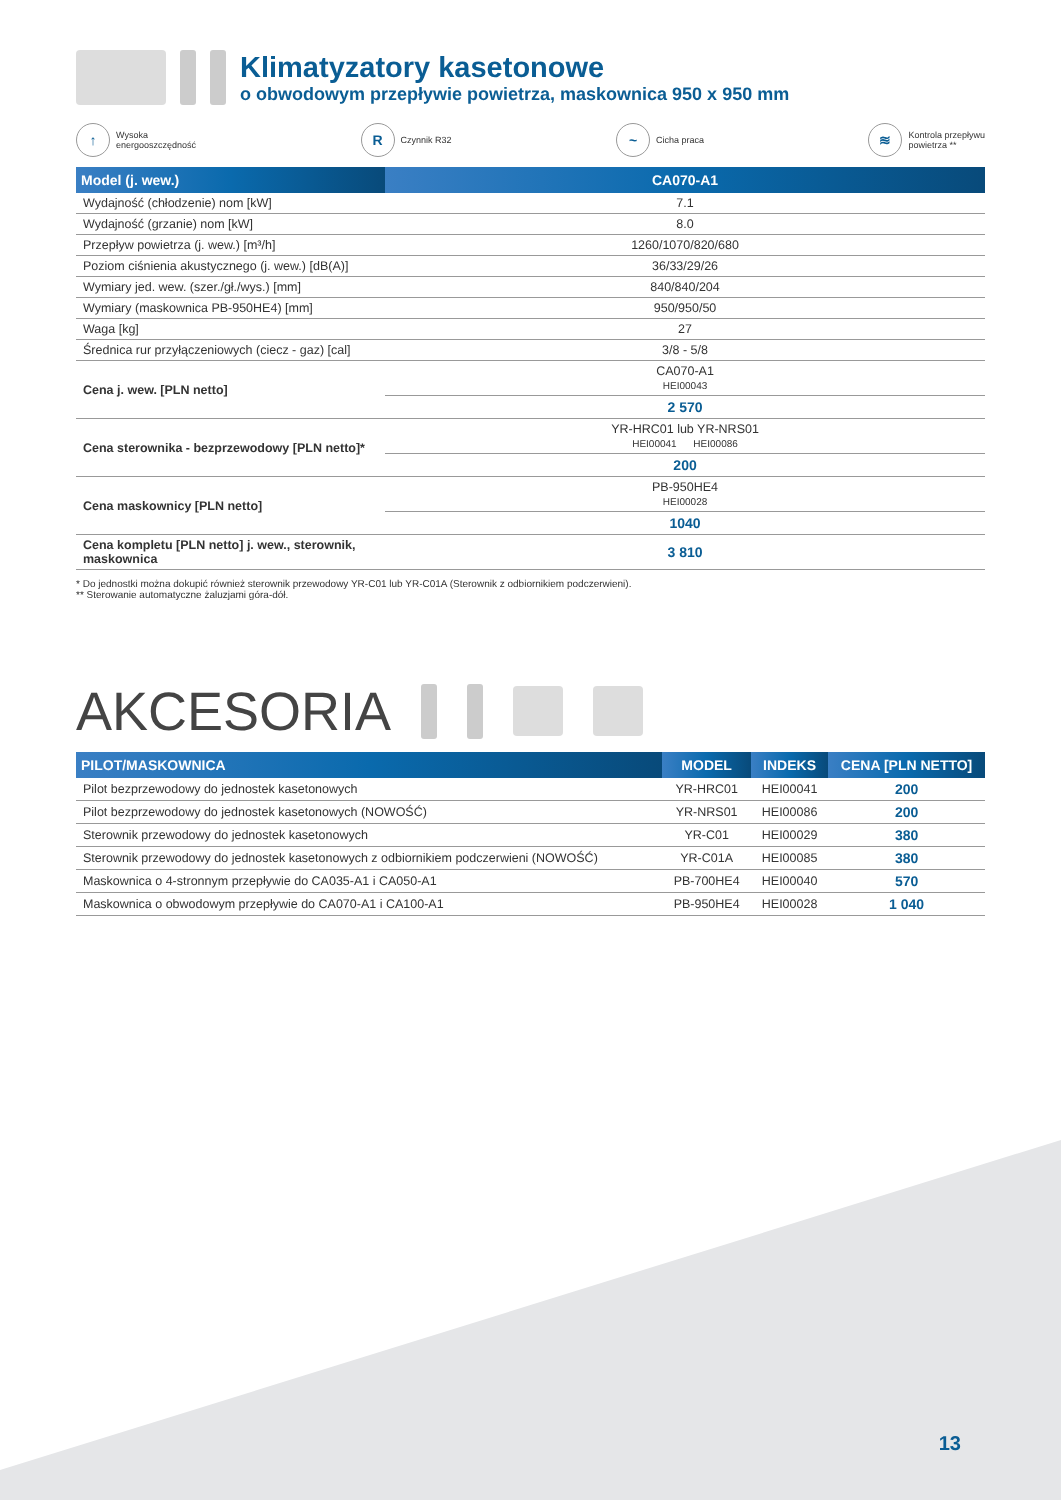Klimatyzatory kasetonowe
o obwodowym przepływie powietrza, maskownica 950 x 950 mm
↑ Wysoka
energooszczędność
R Czynnik R32
~ Cicha praca
≋ Kontrola przepływu
powietrza **
| Model (j. wew.) | CA070-A1 |
| --- | --- |
| Wydajność (chłodzenie) nom [kW] | 7.1 |
| Wydajność (grzanie) nom [kW] | 8.0 |
| Przepływ powietrza (j. wew.) [m³/h] | 1260/1070/820/680 |
| Poziom ciśnienia akustycznego (j. wew.) [dB(A)] | 36/33/29/26 |
| Wymiary jed. wew. (szer./gł./wys.) [mm] | 840/840/204 |
| Wymiary (maskownica PB-950HE4) [mm] | 950/950/50 |
| Waga [kg] | 27 |
| Średnica rur przyłączeniowych (ciecz - gaz) [cal] | 3/8 - 5/8 |
| Cena j. wew. [PLN netto] | CA070-A1 HEI00043 |
| | 2 570 |
| Cena sterownika - bezprzewodowy [PLN netto]* | YR-HRC01 lub YR-NRS01 HEI00041 HEI00086 |
| | 200 |
| Cena maskownicy [PLN netto] | PB-950HE4 HEI00028 |
| | 1040 |
| Cena kompletu [PLN netto] j. wew., sterownik, maskownica | 3 810 |
* Do jednostki można dokupić również sterownik przewodowy YR-C01 lub YR-C01A (Sterownik z odbiornikiem podczerwieni).
** Sterowanie automatyczne żaluzjami góra-dół.
AKCESORIA
| PILOT/MASKOWNICA | MODEL | INDEKS | CENA [PLN NETTO] |
| --- | --- | --- | --- |
| Pilot bezprzewodowy do jednostek kasetonowych | YR-HRC01 | HEI00041 | 200 |
| Pilot bezprzewodowy do jednostek kasetonowych (NOWOŚĆ) | YR-NRS01 | HEI00086 | 200 |
| Sterownik przewodowy do jednostek kasetonowych | YR-C01 | HEI00029 | 380 |
| Sterownik przewodowy do jednostek kasetonowych z odbiornikiem podczerwieni (NOWOŚĆ) | YR-C01A | HEI00085 | 380 |
| Maskownica o 4-stronnym przepływie do CA035-A1 i CA050-A1 | PB-700HE4 | HEI00040 | 570 |
| Maskownica o obwodowym przepływie do CA070-A1 i CA100-A1 | PB-950HE4 | HEI00028 | 1 040 |
13